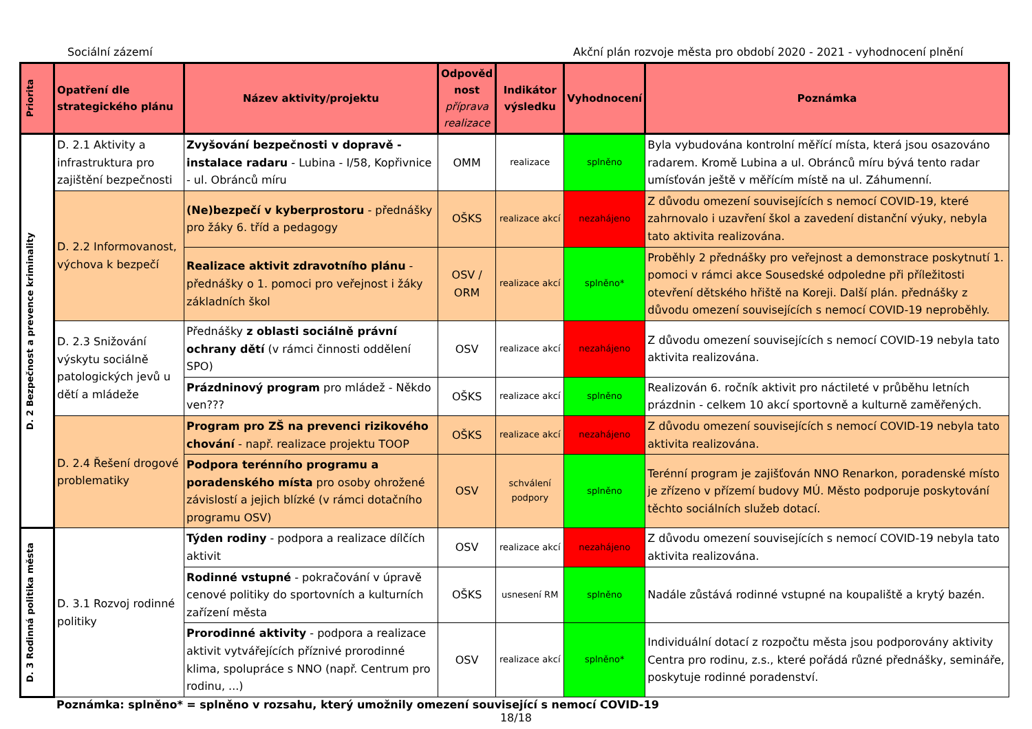Sociální zázemí Akční plán rozvoje města pro období 2020 - 2021 - vyhodnocení plnění
| Priorita | Opatření dle strategického plánu | Název aktivity/projektu | Odpověd nost příprava realizace | Indikátor výsledku | Vyhodnocení | Poznámka |
| --- | --- | --- | --- | --- | --- | --- |
| D. 2 Bezpečnost a prevence kriminality | D. 2.1 Aktivity a infrastruktura pro zajištění bezpečnosti | Zvyšování bezpečnosti v dopravě - instalace radaru - Lubina - I/58, Kopřivnice - ul. Obránců míru | OMM | realizace | splněno | Byla vybudována kontrolní měřící místa, která jsou osazováno radarem. Kromě Lubina a ul. Obránců míru bývá tento radar umísťován ještě v měřícím místě na ul. Záhumenní. |
| | D. 2.2 Informovanost, výchova k bezpečí | (Ne)bezpečí v kyberprostoru - přednášky pro žáky 6. tříd a pedagogy | OŠKS | realizace akcí | nezahájeno | Z důvodu omezení souvisejících s nemocí COVID-19, které zahrnovalo i uzavření škol a zavedení distanční výuky, nebyla tato aktivita realizována. |
| | | Realizace aktivit zdravotního plánu - přednášky o 1. pomoci pro veřejnost i žáky základních škol | OSV / ORM | realizace akcí | splněno* | Proběhly 2 přednášky pro veřejnost a demonstrace poskytnutí 1. pomoci v rámci akce Sousedské odpoledne při příležitosti otevření dětského hřiště na Koreji. Další plán. přednášky z důvodu omezení souvisejících s nemocí COVID-19 neproběhly. |
| | D. 2.3 Snižování výskytu sociálně patologických jevů u dětí a mládeže | Přednášky z oblasti sociálně právní ochrany dětí (v rámci činnosti oddělení SPO) | OSV | realizace akcí | nezahájeno | Z důvodu omezení souvisejících s nemocí COVID-19 nebyla tato aktivita realizována. |
| | | Prázdninový program pro mládež - Někdo ven??? | OŠKS | realizace akcí | splněno | Realizován 6. ročník aktivit pro náctileté v průběhu letních prázdnin - celkem 10 akcí sportovně a kulturně zaměřených. |
| | D. 2.4 Řešení drogové problematiky | Program pro ZŠ na prevenci rizikového chování - např. realizace projektu TOOP | OŠKS | realizace akcí | nezahájeno | Z důvodu omezení souvisejících s nemocí COVID-19 nebyla tato aktivita realizována. |
| | | Podpora terénního programu a poradenského místa pro osoby ohrožené závislostí a jejich blízké (v rámci dotačního programu OSV) | OSV | schválení podpory | splněno | Terénní program je zajišťován NNO Renarkon, poradenské místo je zřízeno v přízemí budovy MÚ. Město podporuje poskytování těchto sociálních služeb dotací. |
| D. 3 Rodinná politika města | D. 3.1 Rozvoj rodinné politiky | Týden rodiny - podpora a realizace dílčích aktivit | OSV | realizace akcí | nezahájeno | Z důvodu omezení souvisejících s nemocí COVID-19 nebyla tato aktivita realizována. |
| | | Rodinné vstupné - pokračování v úpravě cenové politiky do sportovních a kulturních zařízení města | OŠKS | usnesení RM | splněno | Nadále zůstává rodinné vstupné na koupaliště a krytý bazén. |
| | | Prorodinné aktivity - podpora a realizace aktivit vytvářejících příznivé prorodinné klima, spolupráce s NNO (např. Centrum pro rodinu, ...) | OSV | realizace akcí | splněno* | Individuální dotací z rozpočtu města jsou podporovány aktivity Centra pro rodinu, z.s., které pořádá různé přednášky, semináře, poskytuje rodinné poradenství. |
Poznámka: splněno* = splněno v rozsahu, který umožnily omezení související s nemocí COVID-19
18/18